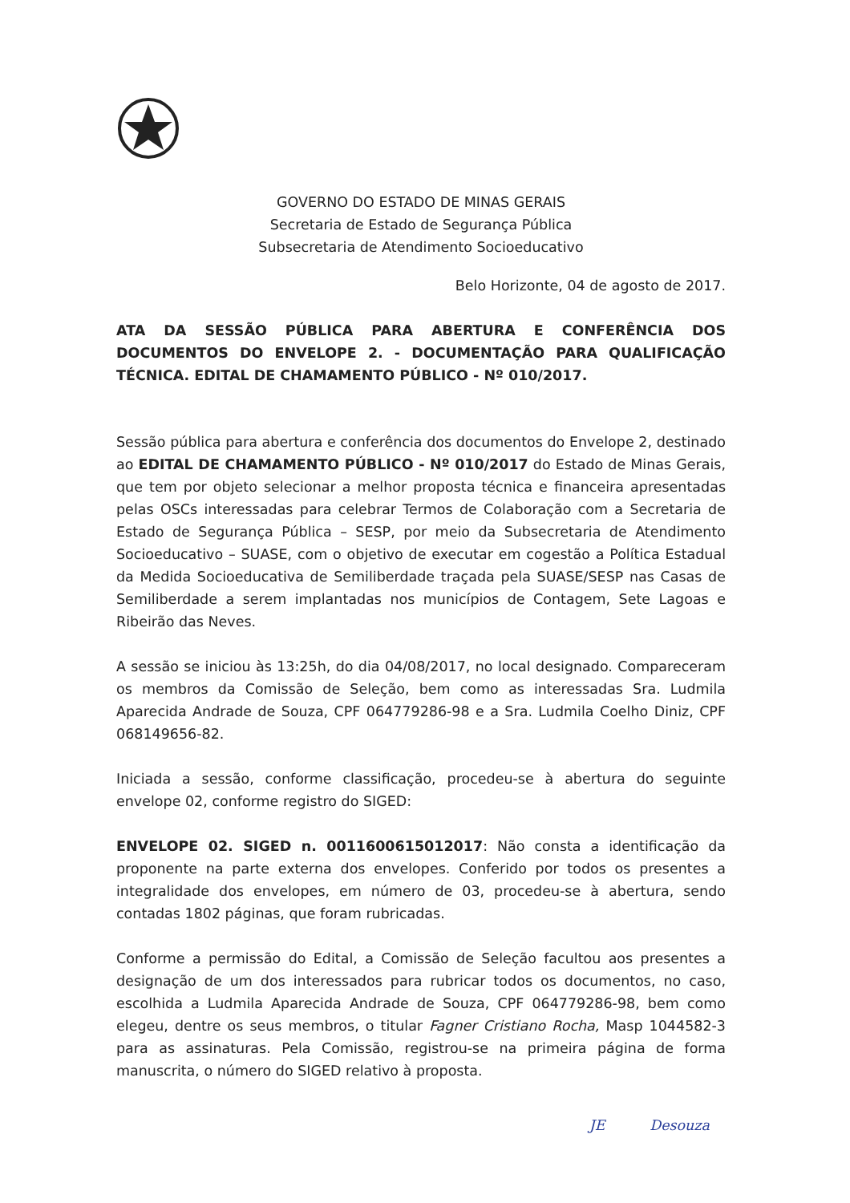GOVERNO DO ESTADO DE MINAS GERAIS
Secretaria de Estado de Segurança Pública
Subsecretaria de Atendimento Socioeducativo
Belo Horizonte, 04 de agosto de 2017.
ATA DA SESSÃO PÚBLICA PARA ABERTURA E CONFERÊNCIA DOS DOCUMENTOS DO ENVELOPE 2. - DOCUMENTAÇÃO PARA QUALIFICAÇÃO TÉCNICA. EDITAL DE CHAMAMENTO PÚBLICO - Nº 010/2017.
Sessão pública para abertura e conferência dos documentos do Envelope 2, destinado ao EDITAL DE CHAMAMENTO PÚBLICO - Nº 010/2017 do Estado de Minas Gerais, que tem por objeto selecionar a melhor proposta técnica e financeira apresentadas pelas OSCs interessadas para celebrar Termos de Colaboração com a Secretaria de Estado de Segurança Pública – SESP, por meio da Subsecretaria de Atendimento Socioeducativo – SUASE, com o objetivo de executar em cogestão a Política Estadual da Medida Socioeducativa de Semiliberdade traçada pela SUASE/SESP nas Casas de Semiliberdade a serem implantadas nos municípios de Contagem, Sete Lagoas e Ribeirão das Neves.
A sessão se iniciou às 13:25h, do dia 04/08/2017, no local designado. Compareceram os membros da Comissão de Seleção, bem como as interessadas Sra. Ludmila Aparecida Andrade de Souza, CPF 064779286-98 e a Sra. Ludmila Coelho Diniz, CPF 068149656-82.
Iniciada a sessão, conforme classificação, procedeu-se à abertura do seguinte envelope 02, conforme registro do SIGED:
ENVELOPE 02. SIGED n. 0011600615012017: Não consta a identificação da proponente na parte externa dos envelopes. Conferido por todos os presentes a integralidade dos envelopes, em número de 03, procedeu-se à abertura, sendo contadas 1802 páginas, que foram rubricadas.
Conforme a permissão do Edital, a Comissão de Seleção facultou aos presentes a designação de um dos interessados para rubricar todos os documentos, no caso, escolhida a Ludmila Aparecida Andrade de Souza, CPF 064779286-98, bem como elegeu, dentre os seus membros, o titular Fagner Cristiano Rocha, Masp 1044582-3 para as assinaturas. Pela Comissão, registrou-se na primeira página de forma manuscrita, o número do SIGED relativo à proposta.
JE Desouza